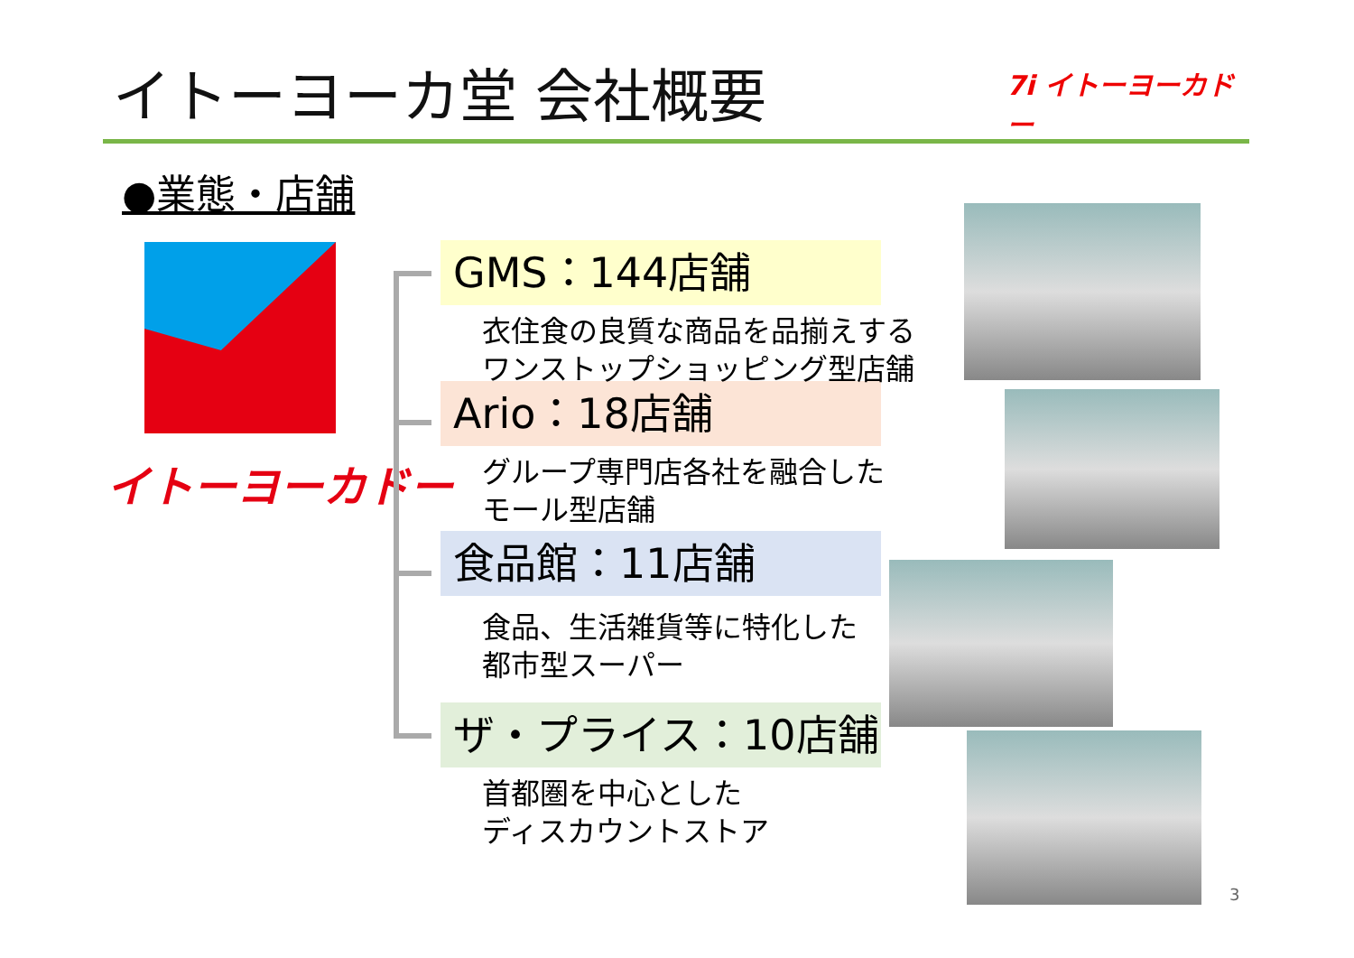イトーヨーカ堂 会社概要
7i イトーヨーカドー
●業態・店舗
イトーヨーカドー
GMS：144店舗
衣住食の良質な商品を品揃えする
ワンストップショッピング型店舗
Ario：18店舗
グループ専門店各社を融合した
モール型店舗
食品館：11店舗
食品、生活雑貨等に特化した
都市型スーパー
ザ・プライス：10店舗
首都圏を中心とした
ディスカウントストア
3